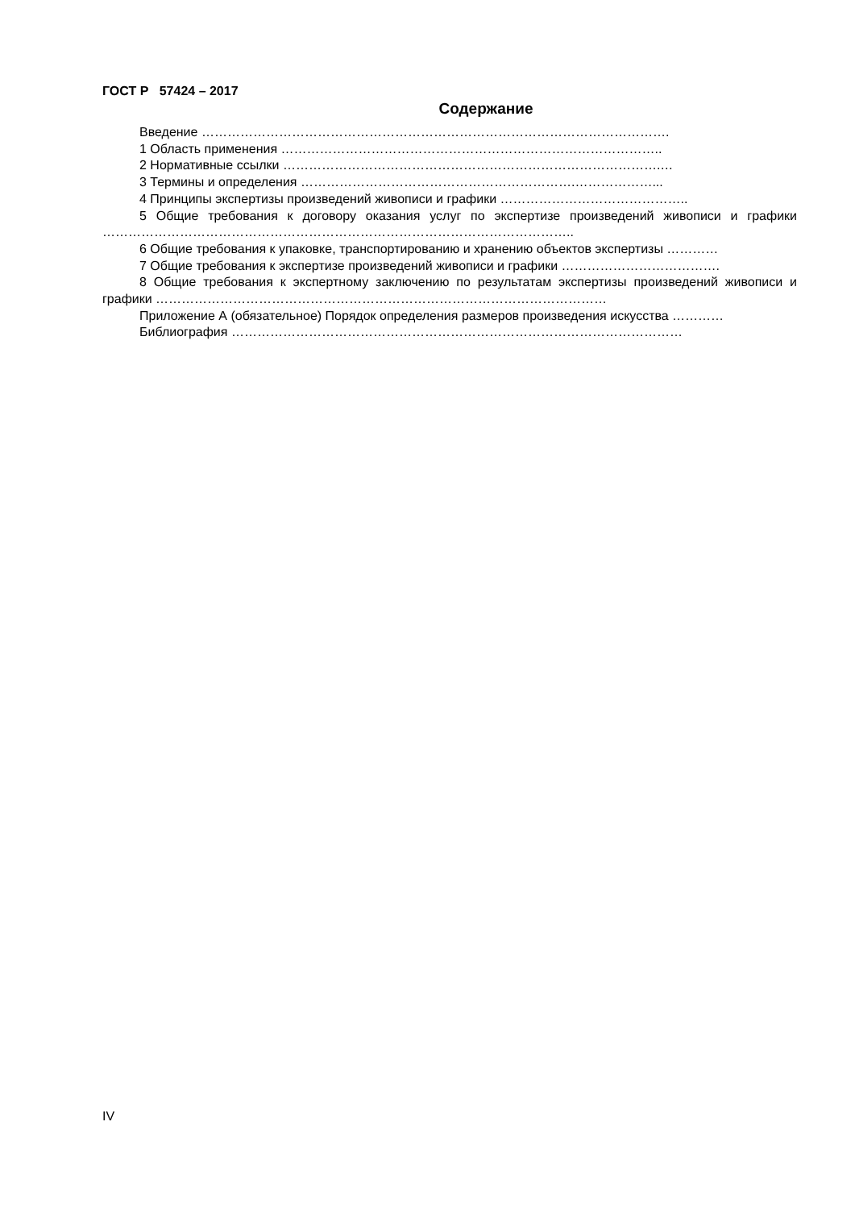ГОСТ Р 57424 – 2017
Содержание
Введение ……………………………………………………………………………………………….
1 Область применения ……………………………………………………………………………..
2 Нормативные ссылки …………………………………………………………………………….…
3 Термины и определения ……………………………………………………….………………...
4 Принципы экспертизы произведений живописи и графики ……………………………………..
5 Общие требования к договору оказания услуг по экспертизе произведений живописи и графики ………………………………………………………………………………………………..
6 Общие требования к упаковке, транспортированию и хранению объектов экспертизы …………
7 Общие требования к экспертизе произведений живописи и графики ……………………………….
8 Общие требования к экспертному заключению по результатам экспертизы произведений живописи и графики ……………………………………………………………………………………………
Приложение А (обязательное) Порядок определения размеров произведения искусства …………
Библиография ……………………………………………………………………………………………
IV